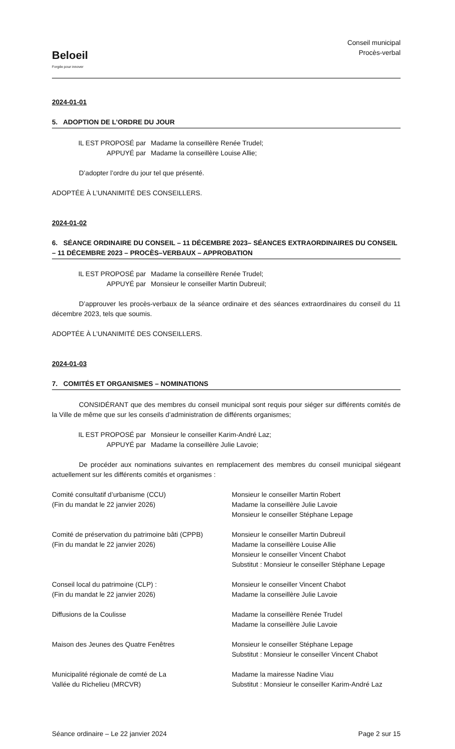Beloeil
Forgée pour innover
Conseil municipal
Procès-verbal
2024-01-01
5. ADOPTION DE L’ORDRE DU JOUR
IL EST PROPOSÉ par Madame la conseillère Renée Trudel; APPUYÉ par Madame la conseillère Louise Allie;
D’adopter l’ordre du jour tel que présenté.
ADOPTÉE À L’UNANIMITÉ DES CONSEILLERS.
2024-01-02
6. SÉANCE ORDINAIRE DU CONSEIL – 11 DÉCEMBRE 2023– SÉANCES EXTRAORDINAIRES DU CONSEIL – 11 DÉCEMBRE 2023 – PROCÈS–VERBAUX – APPROBATION
IL EST PROPOSÉ par Madame la conseillère Renée Trudel; APPUYÉ par Monsieur le conseiller Martin Dubreuil;
D’approuver les procès-verbaux de la séance ordinaire et des séances extraordinaires du conseil du 11 décembre 2023, tels que soumis.
ADOPTÉE À L’UNANIMITÉ DES CONSEILLERS.
2024-01-03
7. COMITÉS ET ORGANISMES – NOMINATIONS
CONSIDÉRANT que des membres du conseil municipal sont requis pour siéger sur différents comités de la Ville de même que sur les conseils d’administration de différents organismes;
IL EST PROPOSÉ par Monsieur le conseiller Karim-André Laz; APPUYÉ par Madame la conseillère Julie Lavoie;
De procéder aux nominations suivantes en remplacement des membres du conseil municipal siégeant actuellement sur les différents comités et organismes :
Comité consultatif d’urbanisme (CCU)
(Fin du mandat le 22 janvier 2026)
Monsieur le conseiller Martin Robert
Madame la conseillère Julie Lavoie
Monsieur le conseiller Stéphane Lepage
Comité de préservation du patrimoine bâti (CPPB)
(Fin du mandat le 22 janvier 2026)
Monsieur le conseiller Martin Dubreuil
Madame la conseillère Louise Allie
Monsieur le conseiller Vincent Chabot
Substitut : Monsieur le conseiller Stéphane Lepage
Conseil local du patrimoine (CLP) :
(Fin du mandat le 22 janvier 2026)
Monsieur le conseiller Vincent Chabot
Madame la conseillère Julie Lavoie
Diffusions de la Coulisse
Madame la conseillère Renée Trudel
Madame la conseillère Julie Lavoie
Maison des Jeunes des Quatre Fenêtres
Monsieur le conseiller Stéphane Lepage
Substitut : Monsieur le conseiller Vincent Chabot
Municipalité régionale de comté de La
Vallée du Richelieu (MRCVR)
Madame la mairesse Nadine Viau
Substitut : Monsieur le conseiller Karim-André Laz
Séance ordinaire – Le 22 janvier 2024 Page 2 sur 15